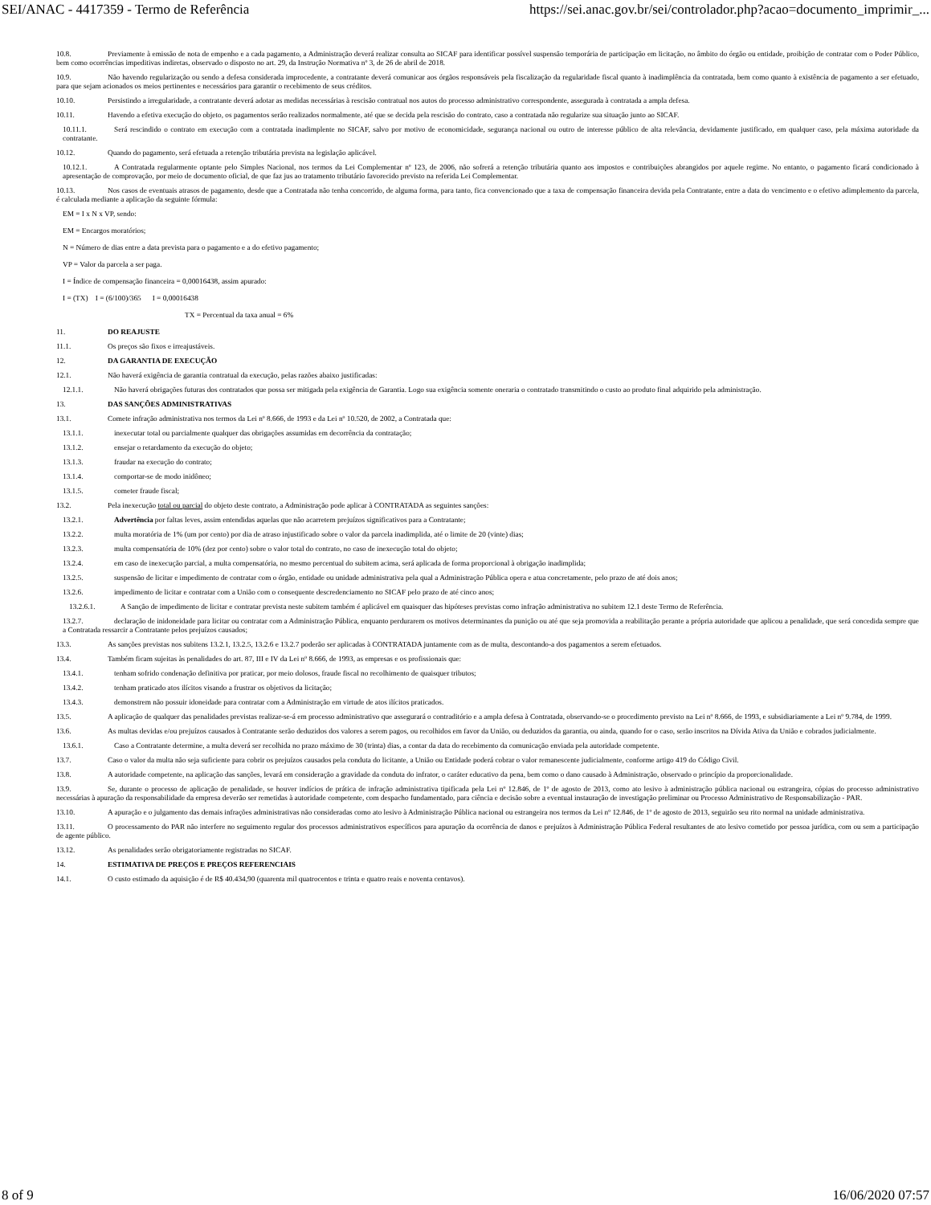SEI/ANAC - 4417359 - Termo de Referência https://sei.anac.gov.br/sei/controlador.php?acao=documento_imprimir_...
10.8. Previamente à emissão de nota de empenho e a cada pagamento, a Administração deverá realizar consulta ao SICAF para identificar possível suspensão temporária de participação em licitação, no âmbito do órgão ou entidade, proibição de contratar com o Poder Público, bem como ocorrências impeditivas indiretas, observado o disposto no art. 29, da Instrução Normativa nº 3, de 26 de abril de 2018.
10.9. Não havendo regularização ou sendo a defesa considerada improcedente, a contratante deverá comunicar aos órgãos responsáveis pela fiscalização da regularidade fiscal quanto à inadimplência da contratada, bem como quanto à existência de pagamento a ser efetuado, para que sejam acionados os meios pertinentes e necessários para garantir o recebimento de seus créditos.
10.10. Persistindo a irregularidade, a contratante deverá adotar as medidas necessárias à rescisão contratual nos autos do processo administrativo correspondente, assegurada à contratada a ampla defesa.
10.11. Havendo a efetiva execução do objeto, os pagamentos serão realizados normalmente, até que se decida pela rescisão do contrato, caso a contratada não regularize sua situação junto ao SICAF.
10.11.1. Será rescindido o contrato em execução com a contratada inadimplente no SICAF, salvo por motivo de economicidade, segurança nacional ou outro de interesse público de alta relevância, devidamente justificado, em qualquer caso, pela máxima autoridade da contratante.
10.12. Quando do pagamento, será efetuada a retenção tributária prevista na legislação aplicável.
10.12.1. A Contratada regularmente optante pelo Simples Nacional, nos termos da Lei Complementar nº 123, de 2006, não sofrerá a retenção tributária quanto aos impostos e contribuições abrangidos por aquele regime. No entanto, o pagamento ficará condicionado à apresentação de comprovação, por meio de documento oficial, de que faz jus ao tratamento tributário favorecido previsto na referida Lei Complementar.
10.13. Nos casos de eventuais atrasos de pagamento, desde que a Contratada não tenha concorrido, de alguma forma, para tanto, fica convencionado que a taxa de compensação financeira devida pela Contratante, entre a data do vencimento e o efetivo adimplemento da parcela, é calculada mediante a aplicação da seguinte fórmula:
EM = I x N x VP, sendo:
EM = Encargos moratórios;
N = Número de dias entre a data prevista para o pagamento e a do efetivo pagamento;
VP = Valor da parcela a ser paga.
I = Índice de compensação financeira = 0,00016438, assim apurado:
I = (TX) I = (6/100)/365 I = 0,00016438
TX = Percentual da taxa anual = 6%
11. DO REAJUSTE
11.1. Os preços são fixos e irreajustáveis.
12. DA GARANTIA DE EXECUÇÃO
12.1. Não haverá exigência de garantia contratual da execução, pelas razões abaixo justificadas:
12.1.1. Não haverá obrigações futuras dos contratados que possa ser mitigada pela exigência de Garantia. Logo sua exigência somente oneraria o contratado transmitindo o custo ao produto final adquirido pela administração.
13. DAS SANÇÕES ADMINISTRATIVAS
13.1. Comete infração administrativa nos termos da Lei nº 8.666, de 1993 e da Lei nº 10.520, de 2002, a Contratada que:
13.1.1. inexecutar total ou parcialmente qualquer das obrigações assumidas em decorrência da contratação;
13.1.2. ensejar o retardamento da execução do objeto;
13.1.3. fraudar na execução do contrato;
13.1.4. comportar-se de modo inidôneo;
13.1.5. cometer fraude fiscal;
13.2. Pela inexecução total ou parcial do objeto deste contrato, a Administração pode aplicar à CONTRATADA as seguintes sanções:
13.2.1. Advertência por faltas leves, assim entendidas aquelas que não acarretem prejuízos significativos para a Contratante;
13.2.2. multa moratória de 1% (um por cento) por dia de atraso injustificado sobre o valor da parcela inadimplida, até o limite de 20 (vinte) dias;
13.2.3. multa compensatória de 10% (dez por cento) sobre o valor total do contrato, no caso de inexecução total do objeto;
13.2.4. em caso de inexecução parcial, a multa compensatória, no mesmo percentual do subitem acima, será aplicada de forma proporcional à obrigação inadimplida;
13.2.5. suspensão de licitar e impedimento de contratar com o órgão, entidade ou unidade administrativa pela qual a Administração Pública opera e atua concretamente, pelo prazo de até dois anos;
13.2.6. impedimento de licitar e contratar com a União com o consequente descredenciamento no SICAF pelo prazo de até cinco anos;
13.2.6.1. A Sanção de impedimento de licitar e contratar prevista neste subitem também é aplicável em quaisquer das hipóteses previstas como infração administrativa no subitem 12.1 deste Termo de Referência.
13.2.7. declaração de inidoneidade para licitar ou contratar com a Administração Pública, enquanto perdurarem os motivos determinantes da punição ou até que seja promovida a reabilitação perante a própria autoridade que aplicou a penalidade, que será concedida sempre que a Contratada ressarcir a Contratante pelos prejuízos causados;
13.3. As sanções previstas nos subitens 13.2.1, 13.2.5, 13.2.6 e 13.2.7 poderão ser aplicadas à CONTRATADA juntamente com as de multa, descontando-a dos pagamentos a serem efetuados.
13.4. Também ficam sujeitas às penalidades do art. 87, III e IV da Lei nº 8.666, de 1993, as empresas e os profissionais que:
13.4.1. tenham sofrido condenação definitiva por praticar, por meio dolosos, fraude fiscal no recolhimento de quaisquer tributos;
13.4.2. tenham praticado atos ilícitos visando a frustrar os objetivos da licitação;
13.4.3. demonstrem não possuir idoneidade para contratar com a Administração em virtude de atos ilícitos praticados.
13.5. A aplicação de qualquer das penalidades previstas realizar-se-á em processo administrativo que assegurará o contraditório e a ampla defesa à Contratada, observando-se o procedimento previsto na Lei nº 8.666, de 1993, e subsidiariamente a Lei nº 9.784, de 1999.
13.6. As multas devidas e/ou prejuízos causados à Contratante serão deduzidos dos valores a serem pagos, ou recolhidos em favor da União, ou deduzidos da garantia, ou ainda, quando for o caso, serão inscritos na Dívida Ativa da União e cobrados judicialmente.
13.6.1. Caso a Contratante determine, a multa deverá ser recolhida no prazo máximo de 30 (trinta) dias, a contar da data do recebimento da comunicação enviada pela autoridade competente.
13.7. Caso o valor da multa não seja suficiente para cobrir os prejuízos causados pela conduta do licitante, a União ou Entidade poderá cobrar o valor remanescente judicialmente, conforme artigo 419 do Código Civil.
13.8. A autoridade competente, na aplicação das sanções, levará em consideração a gravidade da conduta do infrator, o caráter educativo da pena, bem como o dano causado à Administração, observado o princípio da proporcionalidade.
13.9. Se, durante o processo de aplicação de penalidade, se houver indícios de prática de infração administrativa tipificada pela Lei nº 12.846, de 1º de agosto de 2013, como ato lesivo à administração pública nacional ou estrangeira, cópias do processo administrativo necessárias à apuração da responsabilidade da empresa deverão ser remetidas à autoridade competente, com despacho fundamentado, para ciência e decisão sobre a eventual instauração de investigação preliminar ou Processo Administrativo de Responsabilização - PAR.
13.10. A apuração e o julgamento das demais infrações administrativas não consideradas como ato lesivo à Administração Pública nacional ou estrangeira nos termos da Lei nº 12.846, de 1º de agosto de 2013, seguirão seu rito normal na unidade administrativa.
13.11. O processamento do PAR não interfere no seguimento regular dos processos administrativos específicos para apuração da ocorrência de danos e prejuízos à Administração Pública Federal resultantes de ato lesivo cometido por pessoa jurídica, com ou sem a participação de agente público.
13.12. As penalidades serão obrigatoriamente registradas no SICAF.
14. ESTIMATIVA DE PREÇOS E PREÇOS REFERENCIAIS
14.1. O custo estimado da aquisição é de R$ 40.434,90 (quarenta mil quatrocentos e trinta e quatro reais e noventa centavos).
8 of 9 16/06/2020 07:57